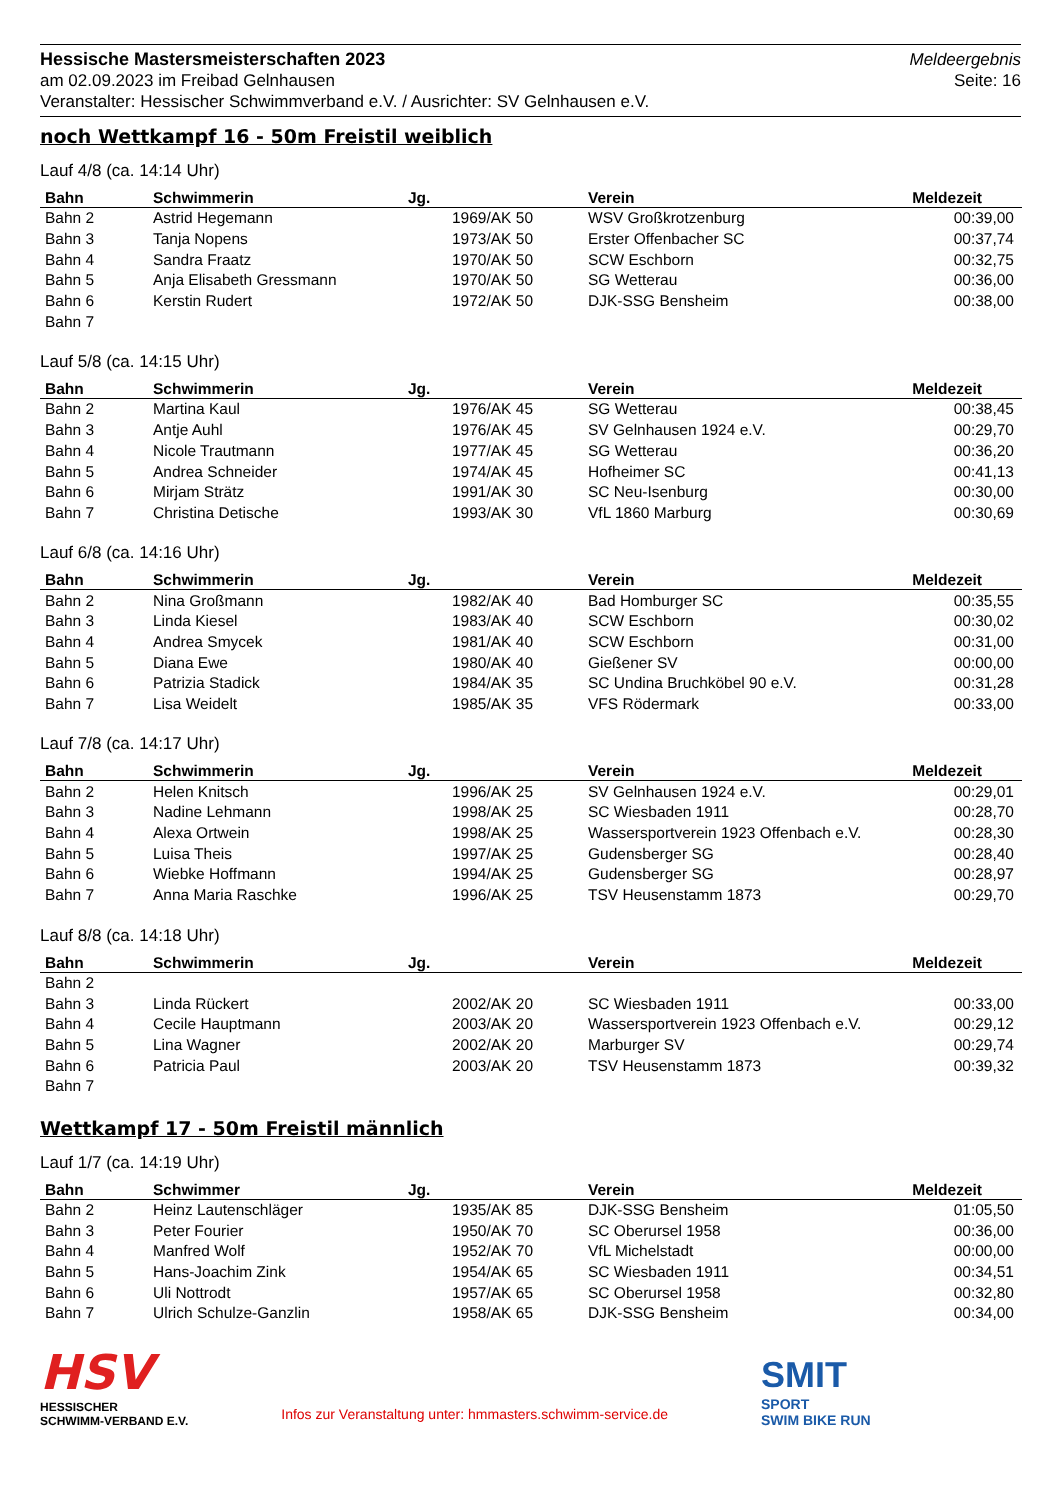Hessische Mastersmeisterschaften 2023
am 02.09.2023 im Freibad Gelnhausen
Veranstalter: Hessischer Schwimmverband e.V. / Ausrichter: SV Gelnhausen e.V.
Meldeergebnis
Seite: 16
noch Wettkampf 16 - 50m Freistil weiblich
Lauf 4/8 (ca. 14:14 Uhr)
| Bahn | Schwimmerin | Jg. | Verein | Meldezeit |
| --- | --- | --- | --- | --- |
| Bahn 2 | Astrid Hegemann | 1969/AK 50 | WSV Großkrotzenburg | 00:39,00 |
| Bahn 3 | Tanja Nopens | 1973/AK 50 | Erster Offenbacher SC | 00:37,74 |
| Bahn 4 | Sandra Fraatz | 1970/AK 50 | SCW Eschborn | 00:32,75 |
| Bahn 5 | Anja Elisabeth Gressmann | 1970/AK 50 | SG Wetterau | 00:36,00 |
| Bahn 6 | Kerstin Rudert | 1972/AK 50 | DJK-SSG Bensheim | 00:38,00 |
| Bahn 7 | | | | |
Lauf 5/8 (ca. 14:15 Uhr)
| Bahn | Schwimmerin | Jg. | Verein | Meldezeit |
| --- | --- | --- | --- | --- |
| Bahn 2 | Martina Kaul | 1976/AK 45 | SG Wetterau | 00:38,45 |
| Bahn 3 | Antje Auhl | 1976/AK 45 | SV Gelnhausen 1924 e.V. | 00:29,70 |
| Bahn 4 | Nicole Trautmann | 1977/AK 45 | SG Wetterau | 00:36,20 |
| Bahn 5 | Andrea Schneider | 1974/AK 45 | Hofheimer SC | 00:41,13 |
| Bahn 6 | Mirjam Strätz | 1991/AK 30 | SC Neu-Isenburg | 00:30,00 |
| Bahn 7 | Christina Detische | 1993/AK 30 | VfL 1860 Marburg | 00:30,69 |
Lauf 6/8 (ca. 14:16 Uhr)
| Bahn | Schwimmerin | Jg. | Verein | Meldezeit |
| --- | --- | --- | --- | --- |
| Bahn 2 | Nina Großmann | 1982/AK 40 | Bad Homburger SC | 00:35,55 |
| Bahn 3 | Linda Kiesel | 1983/AK 40 | SCW Eschborn | 00:30,02 |
| Bahn 4 | Andrea Smycek | 1981/AK 40 | SCW Eschborn | 00:31,00 |
| Bahn 5 | Diana Ewe | 1980/AK 40 | Gießener SV | 00:00,00 |
| Bahn 6 | Patrizia Stadick | 1984/AK 35 | SC Undina Bruchköbel 90 e.V. | 00:31,28 |
| Bahn 7 | Lisa Weidelt | 1985/AK 35 | VFS Rödermark | 00:33,00 |
Lauf 7/8 (ca. 14:17 Uhr)
| Bahn | Schwimmerin | Jg. | Verein | Meldezeit |
| --- | --- | --- | --- | --- |
| Bahn 2 | Helen Knitsch | 1996/AK 25 | SV Gelnhausen 1924 e.V. | 00:29,01 |
| Bahn 3 | Nadine Lehmann | 1998/AK 25 | SC Wiesbaden 1911 | 00:28,70 |
| Bahn 4 | Alexa Ortwein | 1998/AK 25 | Wassersportverein 1923 Offenbach e.V. | 00:28,30 |
| Bahn 5 | Luisa Theis | 1997/AK 25 | Gudensberger SG | 00:28,40 |
| Bahn 6 | Wiebke Hoffmann | 1994/AK 25 | Gudensberger SG | 00:28,97 |
| Bahn 7 | Anna Maria Raschke | 1996/AK 25 | TSV Heusenstamm 1873 | 00:29,70 |
Lauf 8/8 (ca. 14:18 Uhr)
| Bahn | Schwimmerin | Jg. | Verein | Meldezeit |
| --- | --- | --- | --- | --- |
| Bahn 2 | | | | |
| Bahn 3 | Linda Rückert | 2002/AK 20 | SC Wiesbaden 1911 | 00:33,00 |
| Bahn 4 | Cecile Hauptmann | 2003/AK 20 | Wassersportverein 1923 Offenbach e.V. | 00:29,12 |
| Bahn 5 | Lina Wagner | 2002/AK 20 | Marburger SV | 00:29,74 |
| Bahn 6 | Patricia Paul | 2003/AK 20 | TSV Heusenstamm 1873 | 00:39,32 |
| Bahn 7 | | | | |
Wettkampf 17 - 50m Freistil männlich
Lauf 1/7 (ca. 14:19 Uhr)
| Bahn | Schwimmer | Jg. | Verein | Meldezeit |
| --- | --- | --- | --- | --- |
| Bahn 2 | Heinz Lautenschläger | 1935/AK 85 | DJK-SSG Bensheim | 01:05,50 |
| Bahn 3 | Peter Fourier | 1950/AK 70 | SC Oberursel 1958 | 00:36,00 |
| Bahn 4 | Manfred Wolf | 1952/AK 70 | VfL Michelstadt | 00:00,00 |
| Bahn 5 | Hans-Joachim Zink | 1954/AK 65 | SC Wiesbaden 1911 | 00:34,51 |
| Bahn 6 | Uli Nottrodt | 1957/AK 65 | SC Oberursel 1958 | 00:32,80 |
| Bahn 7 | Ulrich Schulze-Ganzlin | 1958/AK 65 | DJK-SSG Bensheim | 00:34,00 |
HSV
HESSISCHER
SCHWIMM-VERBAND E.V.
Infos zur Veranstaltung unter: hmmasters.schwimm-service.de
SMIT
SPORT
SWIM BIKE RUN